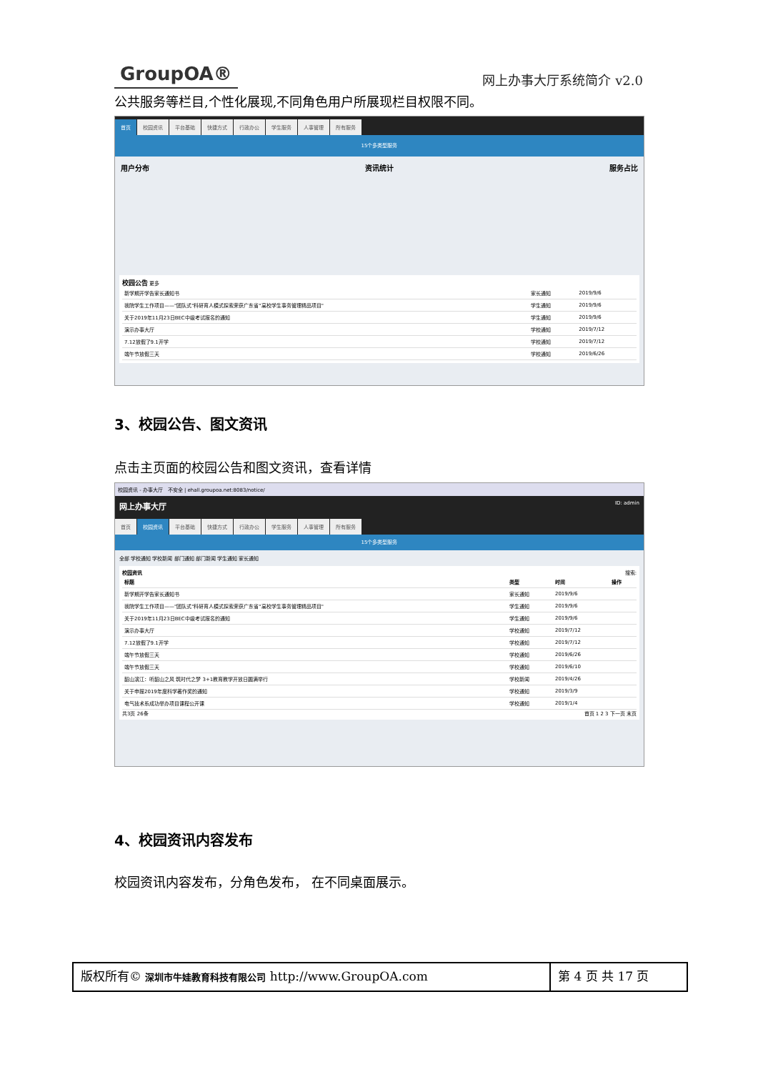GroupOA® 网上办事大厅系统简介 v2.0
公共服务等栏目,个性化展现,不同角色用户所展现栏目权限不同。
首页 校园资讯 平台基础 快捷方式 行政办公 学生服务 人事管理 所有服务
15个多类型服务
用户分布 资讯统计 服务占比
校园公告 更多
| 新学期开学告家长通知书 | 家长通知 | 2019/9/6 |
| 我院学生工作项目——"团队式"科研育人模式探索荣获广东省"高校学生事务管理精品项目" | 学生通知 | 2019/9/6 |
| 关于2019年11月23日BEC中级考试报名的通知 | 学生通知 | 2019/9/6 |
| 演示办事大厅 | 学校通知 | 2019/7/12 |
| 7.12放假了9.1开学 | 学校通知 | 2019/7/12 |
| 端午节放假三天 | 学校通知 | 2019/6/26 |
3、校园公告、图文资讯
点击主页面的校园公告和图文资讯，查看详情
校园资讯 - 办事大厅 不安全 | ehall.groupoa.net:8083/notice/
网上办事大厅 ID: admin
首页 校园资讯 平台基础 快捷方式 行政办公 学生服务 人事管理 所有服务
15个多类型服务
全部 学校通知 学校新闻 部门通知 部门新闻 学生通知 家长通知
校园资讯 搜索:
| 标题 | 类型 | 时间 | 操作 |
| --- | --- | --- | --- |
| 新学期开学告家长通知书 | 家长通知 | 2019/9/6 | |
| 我院学生工作项目——"团队式"科研育人模式探索荣获广东省"高校学生事务管理精品项目" | 学生通知 | 2019/9/6 | |
| 关于2019年11月23日BEC中级考试报名的通知 | 学生通知 | 2019/9/6 | |
| 演示办事大厅 | 学校通知 | 2019/7/12 | |
| 7.12放假了9.1开学 | 学校通知 | 2019/7/12 | |
| 端午节放假三天 | 学校通知 | 2019/6/26 | |
| 端午节放假三天 | 学校通知 | 2019/6/10 | |
| 韶山滨江：听韶山之风 筑时代之梦 3+1教育教学开放日圆满举行 | 学校新闻 | 2019/4/26 | |
| 关于申报2019年度科学著作奖的通知 | 学校通知 | 2019/3/9 | |
| 电气技术系成功举办项目课程公开课 | 学校通知 | 2019/1/4 | |
共3页 26条 首页 1 2 3 下一页 末页
4、校园资讯内容发布
校园资讯内容发布，分角色发布， 在不同桌面展示。
版权所有© 深圳市牛娃教育科技有限公司 http://www.GroupOA.com
第 4 页 共 17 页